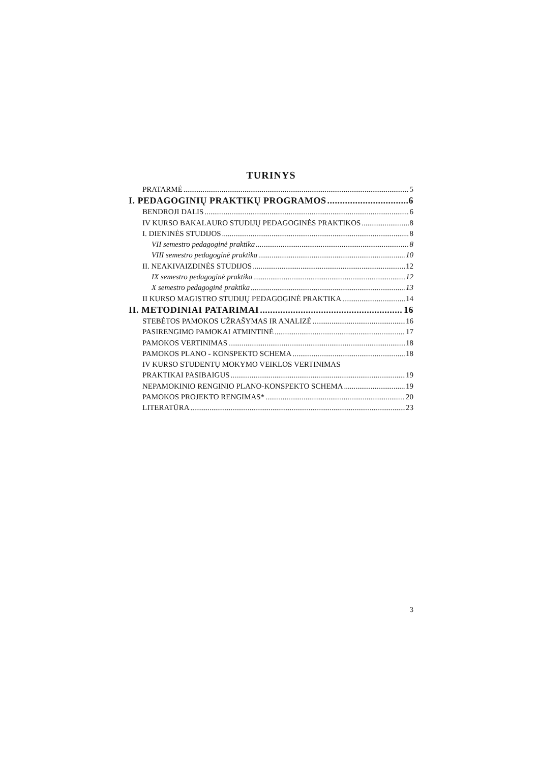TURINYS
PRATARMĖ 5
I. PEDAGOGINIŲ PRAKTIKŲ PROGRAMOS 6
BENDROJI DALIS 6
IV KURSO BAKALAURO STUDIJŲ PEDAGOGINĖS PRAKTIKOS 8
I. DIENINĖS STUDIJOS 8
VII semestro pedagoginė praktika 8
VIII semestro pedagoginė praktika 10
II. NEAKIVAIZDINĖS STUDIJOS 12
IX semestro pedagoginė praktika 12
X semestro pedagoginė praktika 13
II KURSO MAGISTRO STUDIJŲ PEDAGOGINĖ PRAKTIKA 14
II. METODINIAI PATARIMAI 16
STEBĖTOS PAMOKOS UŽRAŠYMAS IR ANALIZĖ 16
PASIRENGIMO PAMOKAI ATMINTINĖ 17
PAMOKOS VERTINIMAS 18
PAMOKOS PLANO - KONSPEKTO SCHEMA 18
IV KURSO STUDENTŲ MOKYMO VEIKLOS VERTINIMAS
PRAKTIKAI PASIBAIGUS 19
NEPAMOKINIO RENGINIO PLANO-KONSPEKTO SCHEMA 19
PAMOKOS PROJEKTO RENGIMAS* 20
LITERATŪRA 23
3